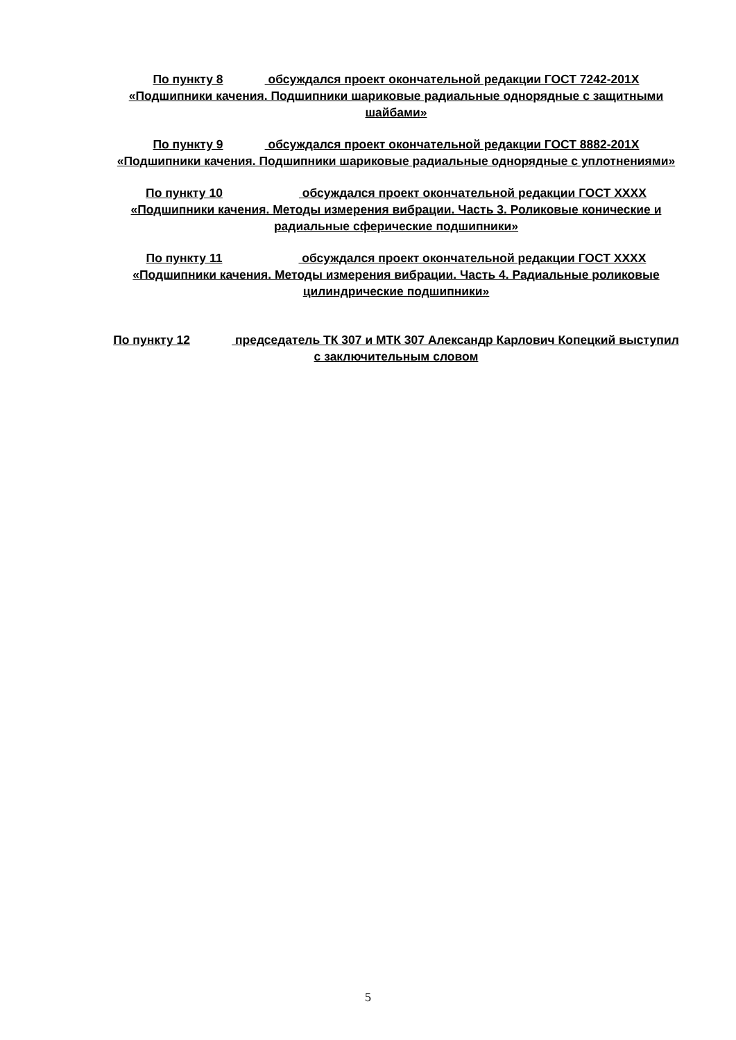По пункту 8 обсуждался проект окончательной редакции ГОСТ 7242-201Х «Подшипники качения. Подшипники шариковые радиальные однорядные с защитными шайбами»
По пункту 9 обсуждался проект окончательной редакции ГОСТ 8882-201Х «Подшипники качения. Подшипники шариковые радиальные однорядные с уплотнениями»
По пункту 10 обсуждался проект окончательной редакции ГОСТ ХХХХ «Подшипники качения. Методы измерения вибрации. Часть 3. Роликовые конические и радиальные сферические подшипники»
По пункту 11 обсуждался проект окончательной редакции ГОСТ ХХХХ «Подшипники качения. Методы измерения вибрации. Часть 4. Радиальные роликовые цилиндрические подшипники»
По пункту 12 председатель ТК 307 и МТК 307 Александр Карлович Копецкий выступил с заключительным словом
5